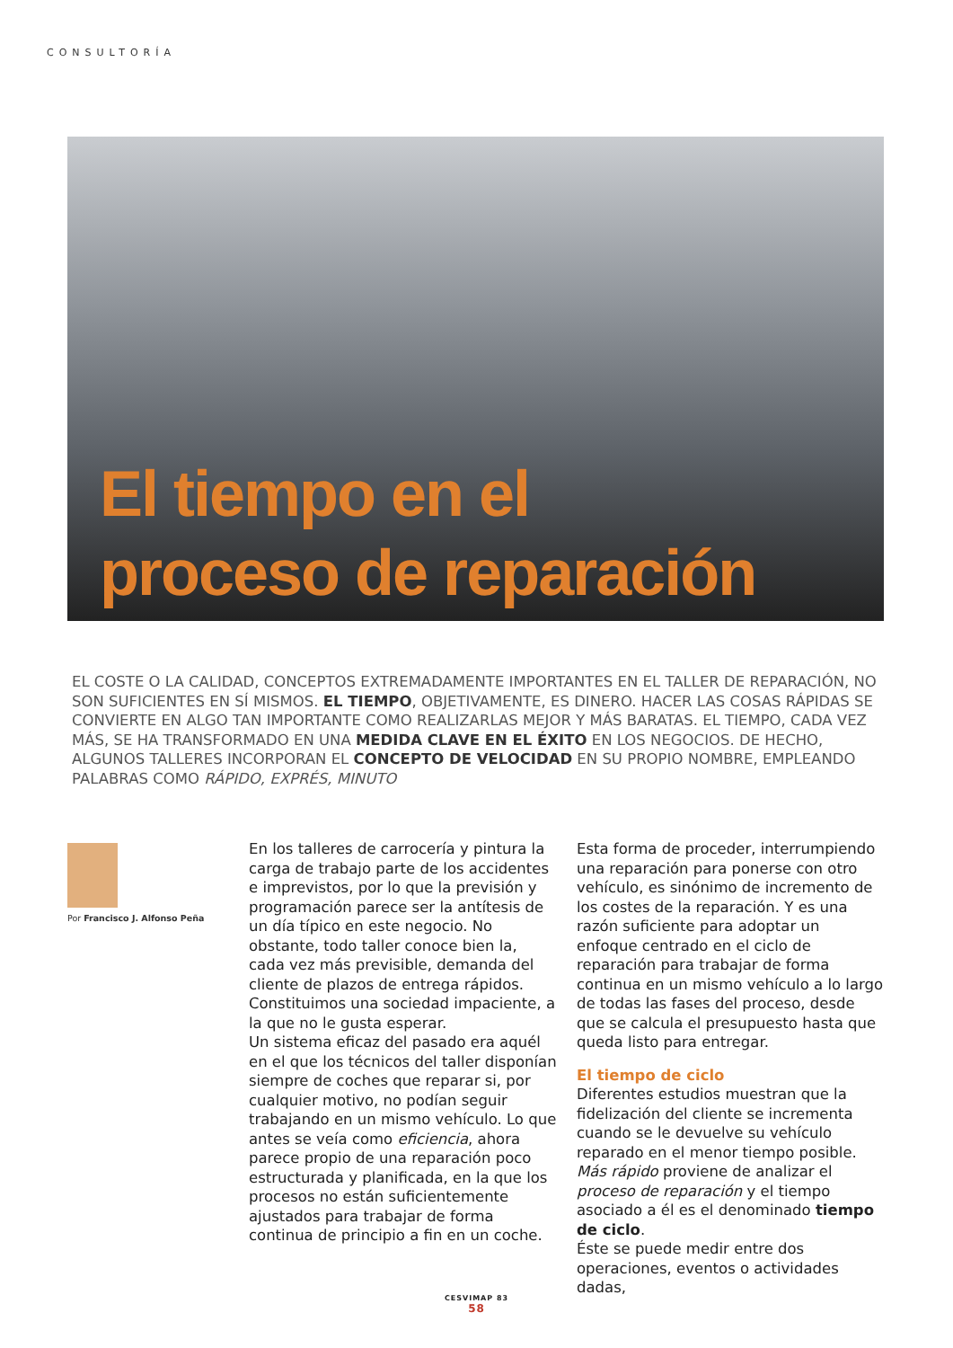CONSULTORÍA
El tiempo en el
proceso de reparación
EL COSTE O LA CALIDAD, CONCEPTOS EXTREMADAMENTE IMPORTANTES EN EL TALLER DE REPARACIÓN, NO SON SUFICIENTES EN SÍ MISMOS. EL TIEMPO, OBJETIVAMENTE, ES DINERO. HACER LAS COSAS RÁPIDAS SE CONVIERTE EN ALGO TAN IMPORTANTE COMO REALIZARLAS MEJOR Y MÁS BARATAS. EL TIEMPO, CADA VEZ MÁS, SE HA TRANSFORMADO EN UNA MEDIDA CLAVE EN EL ÉXITO EN LOS NEGOCIOS. DE HECHO, ALGUNOS TALLERES INCORPORAN EL CONCEPTO DE VELOCIDAD EN SU PROPIO NOMBRE, EMPLEANDO PALABRAS COMO RÁPIDO, EXPRÉS, MINUTO
Por Francisco J. Alfonso Peña
En los talleres de carrocería y pintura la carga de trabajo parte de los accidentes e imprevistos, por lo que la previsión y programación parece ser la antítesis de un día típico en este negocio. No obstante, todo taller conoce bien la, cada vez más previsible, demanda del cliente de plazos de entrega rápidos. Constituimos una sociedad impaciente, a la que no le gusta esperar.
Un sistema eficaz del pasado era aquél en el que los técnicos del taller disponían siempre de coches que reparar si, por cualquier motivo, no podían seguir trabajando en un mismo vehículo. Lo que antes se veía como eficiencia, ahora parece propio de una reparación poco estructurada y planificada, en la que los procesos no están suficientemente ajustados para trabajar de forma continua de principio a fin en un coche.
Esta forma de proceder, interrumpiendo una reparación para ponerse con otro vehículo, es sinónimo de incremento de los costes de la reparación. Y es una razón suficiente para adoptar un enfoque centrado en el ciclo de reparación para trabajar de forma continua en un mismo vehículo a lo largo de todas las fases del proceso, desde que se calcula el presupuesto hasta que queda listo para entregar.
El tiempo de ciclo
Diferentes estudios muestran que la fidelización del cliente se incrementa cuando se le devuelve su vehículo reparado en el menor tiempo posible. Más rápido proviene de analizar el proceso de reparación y el tiempo asociado a él es el denominado tiempo de ciclo.
Éste se puede medir entre dos operaciones, eventos o actividades dadas,
CESVIMAP 83
58